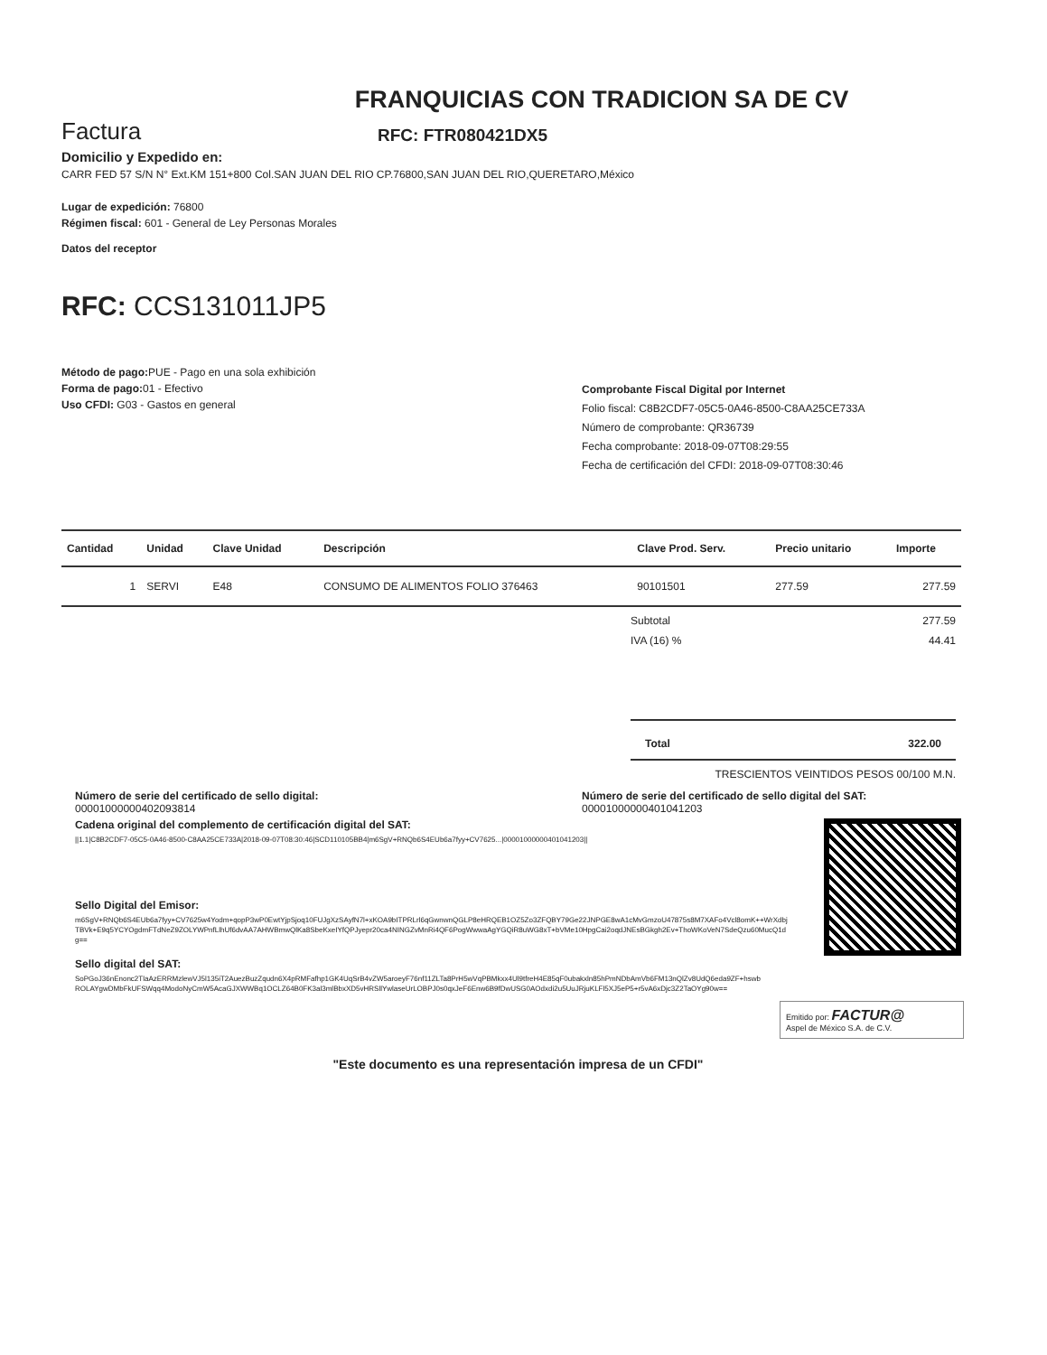FRANQUICIAS CON TRADICION SA DE CV
Factura
RFC: FTR080421DX5
Domicilio y Expedido en:
CARR FED 57 S/N N° Ext.KM 151+800 Col.SAN JUAN DEL RIO CP.76800,SAN JUAN DEL RIO,QUERETARO,México
Lugar de expedición: 76800
Régimen fiscal: 601 - General de Ley Personas Morales
Datos del receptor
RFC: CCS131011JP5
Método de pago: PUE - Pago en una sola exhibición
Forma de pago: 01 - Efectivo
Uso CFDI: G03 - Gastos en general
Comprobante Fiscal Digital por Internet
Folio fiscal: C8B2CDF7-05C5-0A46-8500-C8AA25CE733A
Número de comprobante: QR36739
Fecha comprobante: 2018-09-07T08:29:55
Fecha de certificación del CFDI: 2018-09-07T08:30:46
| Cantidad | Unidad | Clave Unidad | Descripción | Clave Prod. Serv. | Precio unitario | Importe |
| --- | --- | --- | --- | --- | --- | --- |
| 1 | SERVI | E48 | CONSUMO DE ALIMENTOS FOLIO 376463 | 90101501 | 277.59 | 277.59 |
Subtotal 277.59
IVA (16) % 44.41
Total 322.00
TRESCIENTOS VEINTIDOS PESOS 00/100 M.N.
Número de serie del certificado de sello digital:
00001000000402093814
Número de serie del certificado de sello digital del SAT:
00001000000401041203
Cadena original del complemento de certificación digital del SAT:
||1.1|C8B2CDF7-05C5-0A46-8500-C8AA25CE733A|2018-09-07T08:30:46|SCD110105BB4|m6SgV+RNQb6S4EUb6a7fyy+CV7625...|00001000000401041203||
Sello Digital del Emisor:
m6SgV+RNQb6S4EUb6a7fyy+CV7625w4Yodm+qopP3wP0EwtYjpSjoq10FUJgXzSAyfN7l+xKOA9bITPRLrl6qGwnwnQGLP8eHRQEB1OZ5Zo3ZFQBY79Ge22JNPGE8wA1cMvGmzoU47875s8M7XAFo4Vcl8omK++WrXdbjTBVk+E9q5YCYOgdmFTdNeZ9ZOLYWPnfLlhUf6dvAA7AHWBmwQlKa8SbeKxeIYfQPJyepr20ca4NINGZvMnRi4QF6PogWwwaAgYGQiR8uWG8xT+bVMe10HpgCai2oqdJNEsBGkgh2Ev+ThoWKoVeN7SdeQzu60MucQ1dg==
Sello digital del SAT:
SoPGoJ36nEnonc2TlaAzERRMzlewVJ5l135iT2AuezBuzZqudn6X4pRMFafhp1GK4UqSrB4vZW5aroeyF76nf11ZLTa8PrH5wVqPBMkxx4Ul9tfreH4E85qF0ubakxln85hPmNDbAmVb6FM13nQlZv8UdQ6eda9ZF+hswbROLAYgwDMbFkUFSWqq4ModoNyCmW5AcaGJXWWBq1OCLZ64B0FK3al3mlBbxXD5vHRSllYwlaseUrLOBPJ0s0qxJeF6Enw6B9fDwUSG0AOdxdi2u5UuJRjuKLFl5XJ5eP5+r5vA6xDjc3Z2TaOYg90w==
Emitido por: FACTUR@
Aspel de México S.A. de C.V.
"Este documento es una representación impresa de un CFDI"